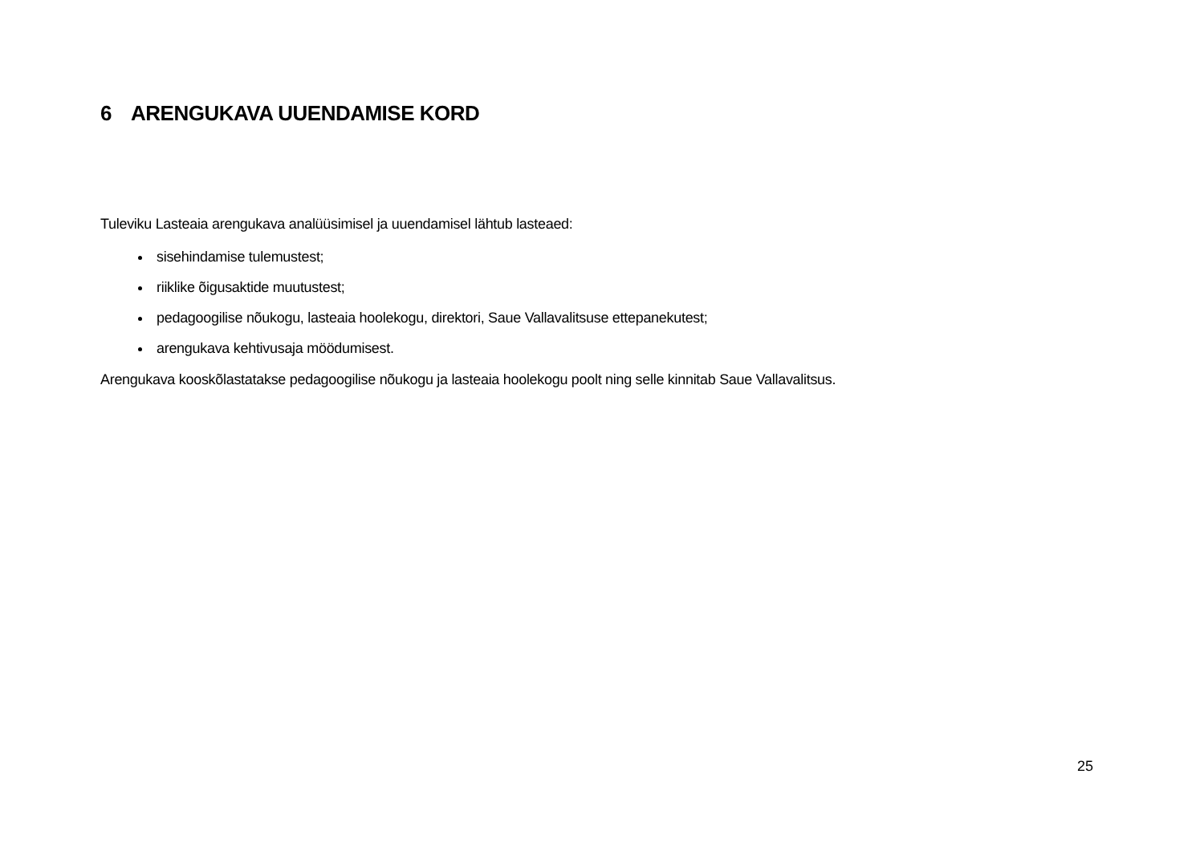6 ARENGUKAVA UUENDAMISE KORD
Tuleviku Lasteaia arengukava analüüsimisel ja uuendamisel lähtub lasteaed:
sisehindamise tulemustest;
riiklike õigusaktide muutustest;
pedagoogilise nõukogu, lasteaia hoolekogu, direktori, Saue Vallavalitsuse ettepanekutest;
arengukava kehtivusaja möödumisest.
Arengukava kooskõlastatakse pedagoogilise nõukogu ja lasteaia hoolekogu poolt ning selle kinnitab Saue Vallavalitsus.
25